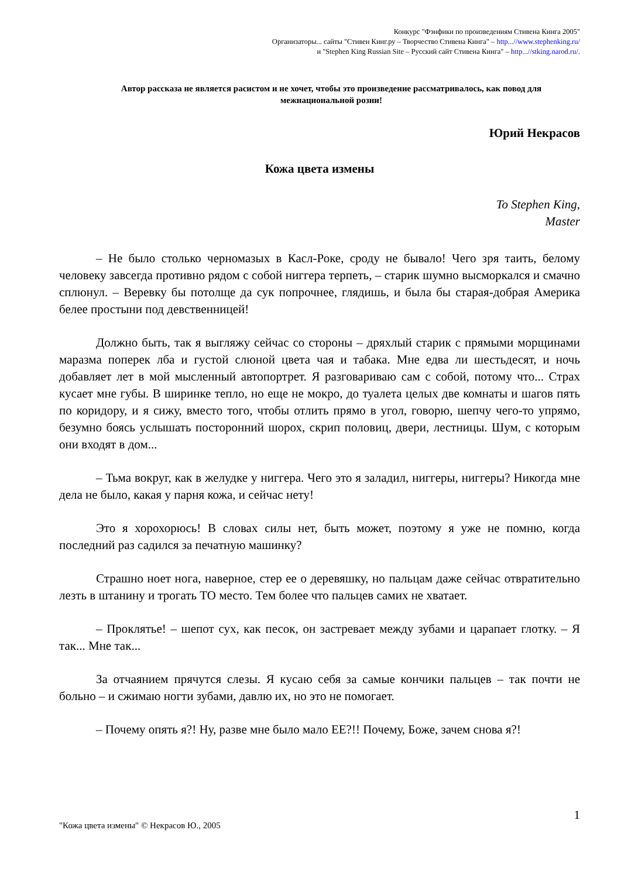Конкурс "Фэнфики по произведениям Стивена Кинга 2005"
Организаторы... сайты "Стивен Кинг.ру – Творчество Стивена Кинга" – http...//www.stephenking.ru/
и "Stephen King Russian Site – Русский сайт Стивена Кинга" – http...//stking.narod.ru/.
Автор рассказа не является расистом и не хочет, чтобы это произведение рассматривалось, как повод для межнациональной розни!
Юрий Некрасов
Кожа цвета измены
To Stephen King,
Master
– Не было столько черномазых в Касл-Роке, сроду не бывало! Чего зря таить, белому человеку завсегда противно рядом с собой ниггера терпеть, – старик шумно высморкался и смачно сплюнул. – Веревку бы потолще да сук попрочнее, глядишь, и была бы старая-добрая Америка белее простыни под девственницей!
Должно быть, так я выгляжу сейчас со стороны – дряхлый старик с прямыми морщинами маразма поперек лба и густой слюной цвета чая и табака. Мне едва ли шестьдесят, и ночь добавляет лет в мой мысленный автопортрет. Я разговариваю сам с собой, потому что... Страх кусает мне губы. В ширинке тепло, но еще не мокро, до туалета целых две комнаты и шагов пять по коридору, и я сижу, вместо того, чтобы отлить прямо в угол, говорю, шепчу чего-то упрямо, безумно боясь услышать посторонний шорох, скрип половиц, двери, лестницы. Шум, с которым они входят в дом...
– Тьма вокруг, как в желудке у ниггера. Чего это я заладил, ниггеры, ниггеры? Никогда мне дела не было, какая у парня кожа, и сейчас нету!
Это я хорохорюсь! В словах силы нет, быть может, поэтому я уже не помню, когда последний раз садился за печатную машинку?
Страшно ноет нога, наверное, стер ее о деревяшку, но пальцам даже сейчас отвратительно лезть в штанину и трогать ТО место. Тем более что пальцев самих не хватает.
– Проклятье! – шепот сух, как песок, он застревает между зубами и царапает глотку. – Я так... Мне так...
За отчаянием прячутся слезы. Я кусаю себя за самые кончики пальцев – так почти не больно – и сжимаю ногти зубами, давлю их, но это не помогает.
– Почему опять я?! Ну, разве мне было мало ЕЕ?!! Почему, Боже, зачем снова я?!
"Кожа цвета измены" © Некрасов Ю., 2005 1